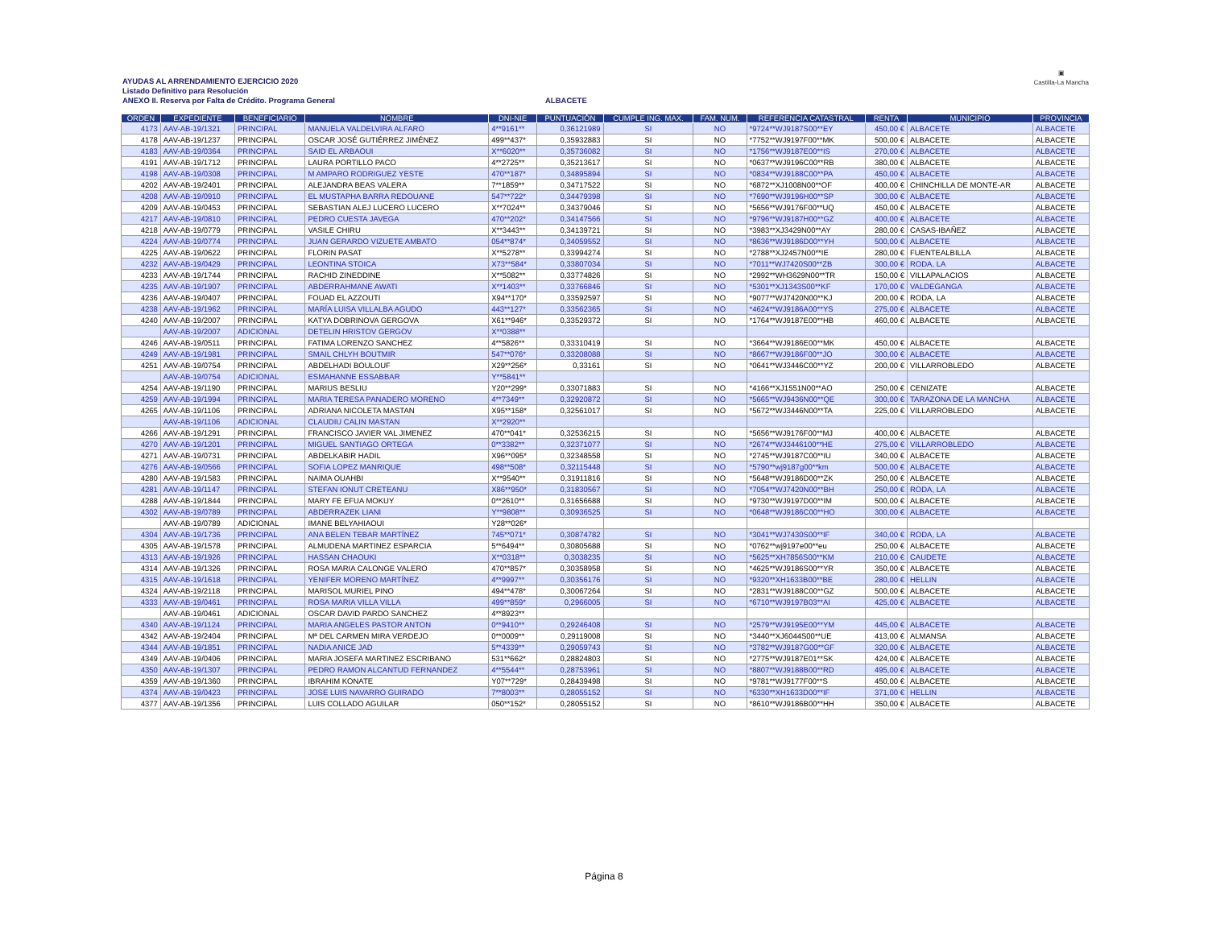AYUDAS AL ARRENDAMIENTO EJERCICIO 2020
Listado Definitivo para Resolución
ANEXO II. Reserva por Falta de Crédito. Programa General
ALBACETE
▣
Castilla-La Mancha
| ORDEN | EXPEDIENTE | BENEFICIARIO | NOMBRE | DNI-NIE | PUNTUACIÓN | CUMPLE ING. MAX. | FAM. NUM. | REFERENCIA CATASTRAL | RENTA | MUNICIPIO | PROVINCIA |
| --- | --- | --- | --- | --- | --- | --- | --- | --- | --- | --- | --- |
| 4173 | AAV-AB-19/1321 | PRINCIPAL | MANUELA VALDELVIRA ALFARO | 4**9161** | 0,36121989 | SI | NO | *9724**WJ9187S00**EY | 450,00 € | ALBACETE | ALBACETE |
| 4178 | AAV-AB-19/1237 | PRINCIPAL | OSCAR JOSÉ GUTIÉRREZ JIMÉNEZ | 499**437* | 0,35932883 | SI | NO | *7752**WJ9197F00**MK | 500,00 € | ALBACETE | ALBACETE |
| 4183 | AAV-AB-19/0364 | PRINCIPAL | SAID EL ARBAOUI | X**6020** | 0,35736082 | SI | NO | *1756**WJ9187E00**IS | 270,00 € | ALBACETE | ALBACETE |
| 4191 | AAV-AB-19/1712 | PRINCIPAL | LAURA PORTILLO PACO | 4**2725** | 0,35213617 | SI | NO | *0637**WJ9196C00**RB | 380,00 € | ALBACETE | ALBACETE |
| 4198 | AAV-AB-19/0308 | PRINCIPAL | M AMPARO RODRIGUEZ YESTE | 470**187* | 0,34895894 | SI | NO | *0834**WJ9188C00**PA | 450,00 € | ALBACETE | ALBACETE |
| 4202 | AAV-AB-19/2401 | PRINCIPAL | ALEJANDRA BEAS VALERA | 7**1859** | 0,34717522 | SI | NO | *6872**XJ1008N00**OF | 400,00 € | CHINCHILLA DE MONTE-AR | ALBACETE |
| 4208 | AAV-AB-19/0910 | PRINCIPAL | EL MUSTAPHA BARRA REDOUANE | 547**722* | 0,34479398 | SI | NO | *7690**WJ9196H00**SP | 300,00 € | ALBACETE | ALBACETE |
| 4209 | AAV-AB-19/0453 | PRINCIPAL | SEBASTIAN ALEJ LUCERO LUCERO | X**7024** | 0,34379046 | SI | NO | *5656**WJ9176F00**UQ | 450,00 € | ALBACETE | ALBACETE |
| 4217 | AAV-AB-19/0810 | PRINCIPAL | PEDRO CUESTA JAVEGA | 470**202* | 0,34147566 | SI | NO | *9796**WJ9187H00**GZ | 400,00 € | ALBACETE | ALBACETE |
| 4218 | AAV-AB-19/0779 | PRINCIPAL | VASILE CHIRU | X**3443** | 0,34139721 | SI | NO | *3983**XJ3429N00**AY | 280,00 € | CASAS-IBAÑEZ | ALBACETE |
| 4224 | AAV-AB-19/0774 | PRINCIPAL | JUAN GERARDO VIZUETE AMBATO | 054**874* | 0,34059552 | SI | NO | *8636**WJ9186D00**YH | 500,00 € | ALBACETE | ALBACETE |
| 4225 | AAV-AB-19/0622 | PRINCIPAL | FLORIN PASAT | X**5278** | 0,33994274 | SI | NO | *2788**XJ2457N00**IE | 280,00 € | FUENTEALBILLA | ALBACETE |
| 4232 | AAV-AB-19/0429 | PRINCIPAL | LEONTINA STOICA | X73**584* | 0,33807034 | SI | NO | *7011**WJ7420S00**ZB | 300,00 € | RODA, LA | ALBACETE |
| 4233 | AAV-AB-19/1744 | PRINCIPAL | RACHID ZINEDDINE | X**5082** | 0,33774826 | SI | NO | *2992**WH3629N00**TR | 150,00 € | VILLAPALACIOS | ALBACETE |
| 4235 | AAV-AB-19/1907 | PRINCIPAL | ABDERRAHMANE AWATI | X**1403** | 0,33766846 | SI | NO | *5301**XJ1343S00**KF | 170,00 € | VALDEGANGA | ALBACETE |
| 4236 | AAV-AB-19/0407 | PRINCIPAL | FOUAD EL AZZOUTI | X94**170* | 0,33592597 | SI | NO | *9077**WJ7420N00**KJ | 200,00 € | RODA, LA | ALBACETE |
| 4238 | AAV-AB-19/1962 | PRINCIPAL | MARÍA LUISA VILLALBA AGUDO | 443**127* | 0,33562365 | SI | NO | *4624**WJ9186A00**YS | 275,00 € | ALBACETE | ALBACETE |
| 4240 | AAV-AB-19/2007 | PRINCIPAL | KATYA DOBRINOVA GERGOVA | X61**946* | 0,33529372 | SI | NO | *1764**WJ9187E00**HB | 460,00 € | ALBACETE | ALBACETE |
| | AAV-AB-19/2007 | ADICIONAL | DETELIN HRISTOV GERGOV | X**0388** | | | | | | | |
| 4246 | AAV-AB-19/0511 | PRINCIPAL | FATIMA LORENZO SANCHEZ | 4**5826** | 0,33310419 | SI | NO | *3664**WJ9186E00**MK | 450,00 € | ALBACETE | ALBACETE |
| 4249 | AAV-AB-19/1981 | PRINCIPAL | SMAIL CHLYH BOUTMIR | 547**076* | 0,33208088 | SI | NO | *8667**WJ9186F00**JO | 300,00 € | ALBACETE | ALBACETE |
| 4251 | AAV-AB-19/0754 | PRINCIPAL | ABDELHADI BOULOUF | X29**256* | 0,33161 | SI | NO | *0641**WJ3446C00**YZ | 200,00 € | VILLARROBLEDO | ALBACETE |
| | AAV-AB-19/0754 | ADICIONAL | ESMAHANNE ESSABBAR | Y**5841** | | | | | | | |
| 4254 | AAV-AB-19/1190 | PRINCIPAL | MARIUS BESLIU | Y20**299* | 0,33071883 | SI | NO | *4166**XJ1551N00**AO | 250,00 € | CENIZATE | ALBACETE |
| 4259 | AAV-AB-19/1994 | PRINCIPAL | MARIA TERESA PANADERO MORENO | 4**7349** | 0,32920872 | SI | NO | *5665**WJ9436N00**QE | 300,00 € | TARAZONA DE LA MANCHA | ALBACETE |
| 4265 | AAV-AB-19/1106 | PRINCIPAL | ADRIANA NICOLETA MASTAN | X95**158* | 0,32561017 | SI | NO | *5672**WJ3446N00**TA | 225,00 € | VILLARROBLEDO | ALBACETE |
| | AAV-AB-19/1106 | ADICIONAL | CLAUDIU CALIN MASTAN | X**2920** | | | | | | | |
| 4266 | AAV-AB-19/1291 | PRINCIPAL | FRANCISCO JAVIER VAL JIMENEZ | 470**041* | 0,32536215 | SI | NO | *5656**WJ9176F00**MJ | 400,00 € | ALBACETE | ALBACETE |
| 4270 | AAV-AB-19/1201 | PRINCIPAL | MIGUEL SANTIAGO ORTEGA | 0**3382** | 0,32371077 | SI | NO | *2674**WJ3446100**HE | 275,00 € | VILLARROBLEDO | ALBACETE |
| 4271 | AAV-AB-19/0731 | PRINCIPAL | ABDELKABIR HADIL | X96**095* | 0,32348558 | SI | NO | *2745**WJ9187C00**IU | 340,00 € | ALBACETE | ALBACETE |
| 4276 | AAV-AB-19/0566 | PRINCIPAL | SOFIA LOPEZ MANRIQUE | 498**508* | 0,32115448 | SI | NO | *5790**wj9187g00**km | 500,00 € | ALBACETE | ALBACETE |
| 4280 | AAV-AB-19/1583 | PRINCIPAL | NAIMA OUAHBI | X**9540** | 0,31911816 | SI | NO | *5648**WJ9186D00**ZK | 250,00 € | ALBACETE | ALBACETE |
| 4281 | AAV-AB-19/1147 | PRINCIPAL | STEFAN IONUT CRETEANU | X86**950* | 0,31830567 | SI | NO | *7054**WJ7420N00**BH | 250,00 € | RODA, LA | ALBACETE |
| 4288 | AAV-AB-19/1844 | PRINCIPAL | MARY FE EFUA MOKUY | 0**2610** | 0,31656688 | SI | NO | *9730**WJ9197D00**IM | 500,00 € | ALBACETE | ALBACETE |
| 4302 | AAV-AB-19/0789 | PRINCIPAL | ABDERRAZEK LIANI | Y**9808** | 0,30936525 | SI | NO | *0648**WJ9186C00**HO | 300,00 € | ALBACETE | ALBACETE |
| | AAV-AB-19/0789 | ADICIONAL | IMANE BELYAHIAOUI | Y28**026* | | | | | | | |
| 4304 | AAV-AB-19/1736 | PRINCIPAL | ANA BELEN TEBAR MARTÍNEZ | 745**071* | 0,30874782 | SI | NO | *3041**WJ7430S00**IF | 340,00 € | RODA, LA | ALBACETE |
| 4305 | AAV-AB-19/1578 | PRINCIPAL | ALMUDENA MARTINEZ ESPARCIA | 5**6494** | 0,30805688 | SI | NO | *0762**wj9197e00**eu | 250,00 € | ALBACETE | ALBACETE |
| 4313 | AAV-AB-19/1926 | PRINCIPAL | HASSAN CHAOUKI | X**0318** | 0,3038235 | SI | NO | *5625**XH7856S00**KM | 210,00 € | CAUDETE | ALBACETE |
| 4314 | AAV-AB-19/1326 | PRINCIPAL | ROSA MARIA CALONGE VALERO | 470**857* | 0,30358958 | SI | NO | *4625**WJ9186S00**YR | 350,00 € | ALBACETE | ALBACETE |
| 4315 | AAV-AB-19/1618 | PRINCIPAL | YENIFER MORENO MARTÍNEZ | 4**9997** | 0,30356176 | SI | NO | *9320**XH1633B00**BE | 280,00 € | HELLIN | ALBACETE |
| 4324 | AAV-AB-19/2118 | PRINCIPAL | MARISOL MURIEL PINO | 494**478* | 0,30067264 | SI | NO | *2831**WJ9188C00**GZ | 500,00 € | ALBACETE | ALBACETE |
| 4333 | AAV-AB-19/0461 | PRINCIPAL | ROSA MARIA VILLA VILLA | 499**859* | 0,2966005 | SI | NO | *6710**WJ9197B03**AI | 425,00 € | ALBACETE | ALBACETE |
| | AAV-AB-19/0461 | ADICIONAL | OSCAR DAVID PARDO SANCHEZ | 4**8923** | | | | | | | |
| 4340 | AAV-AB-19/1124 | PRINCIPAL | MARIA ANGELES PASTOR ANTON | 0**9410** | 0,29246408 | SI | NO | *2579**WJ9195E00**YM | 445,00 € | ALBACETE | ALBACETE |
| 4342 | AAV-AB-19/2404 | PRINCIPAL | Mª DEL CARMEN MIRA VERDEJO | 0**0009** | 0,29119008 | SI | NO | *3440**XJ6044S00**UE | 413,00 € | ALMANSA | ALBACETE |
| 4344 | AAV-AB-19/1851 | PRINCIPAL | NADIA ANICE JAD | 5**4339** | 0,29059743 | SI | NO | *3782**WJ9187G00**GF | 320,00 € | ALBACETE | ALBACETE |
| 4349 | AAV-AB-19/0406 | PRINCIPAL | MARIA JOSEFA MARTINEZ ESCRIBANO | 531**662* | 0,28824803 | SI | NO | *2775**WJ9187E01**SK | 424,00 € | ALBACETE | ALBACETE |
| 4350 | AAV-AB-19/1307 | PRINCIPAL | PEDRO RAMON ALCANTUD FERNANDEZ | 4**5544** | 0,28753961 | SI | NO | *8807**WJ9188B00**RD | 495,00 € | ALBACETE | ALBACETE |
| 4359 | AAV-AB-19/1360 | PRINCIPAL | IBRAHIM KONATE | Y07**729* | 0,28439498 | SI | NO | *9781**WJ9177F00**S | 450,00 € | ALBACETE | ALBACETE |
| 4374 | AAV-AB-19/0423 | PRINCIPAL | JOSE LUIS NAVARRO GUIRADO | 7**8003** | 0,28055152 | SI | NO | *6330**XH1633D00**IF | 371,00 € | HELLIN | ALBACETE |
| 4377 | AAV-AB-19/1356 | PRINCIPAL | LUIS COLLADO AGUILAR | 050**152* | 0,28055152 | SI | NO | *8610**WJ9186B00**HH | 350,00 € | ALBACETE | ALBACETE |
Página 8